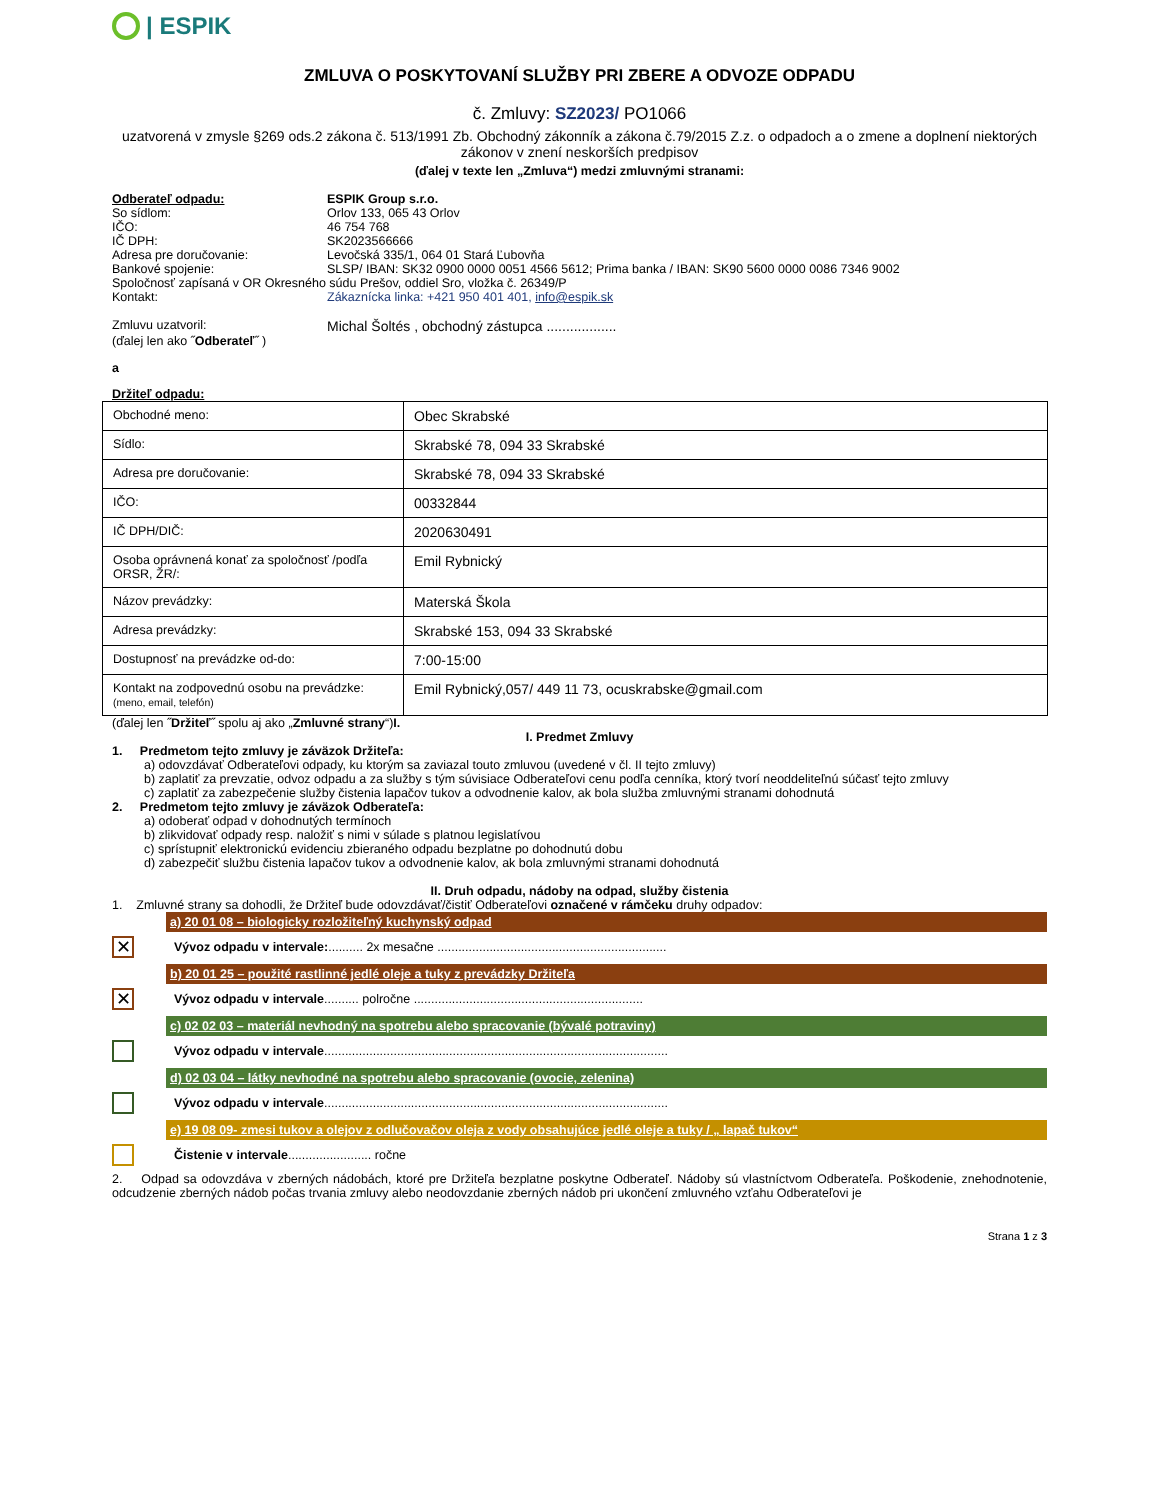| ESPIK
ZMLUVA O POSKYTOVANÍ SLUŽBY PRI ZBERE A ODVOZE ODPADU
č. Zmluvy: SZ2023/ PO1066
uzatvorená v zmysle §269 ods.2 zákona č. 513/1991 Zb. Obchodný zákonník a zákona č.79/2015 Z.z. o odpadoch a o zmene a doplnení niektorých zákonov v znení neskorších predpisov
(ďalej v texte len „Zmluva“) medzi zmluvnými stranami:
Odberateľ odpadu: ESPIK Group s.r.o.
So sídlom: Orlov 133, 065 43 Orlov
IČO: 46 754 768
IČ DPH: SK2023566666
Adresa pre doručovanie: Levočská 335/1, 064 01 Stará Ľubovňa
Bankové spojenie: SLSP/ IBAN: SK32 0900 0000 0051 4566 5612; Prima banka / IBAN: SK90 5600 0000 0086 7346 9002
Spoločnosť zapísaná v OR Okresného súdu Prešov, oddiel Sro, vložka č. 26349/P
Kontakt: Zákaznícka linka: +421 950 401 401, info@espik.sk
Zmluvu uzatvoril: Michal Šoltés , obchodný zástupca ..................
(ďalej len ako ˝Odberateľ˝ )
a
Držiteľ odpadu:
| Obchodné meno: | Obec Skrabské |
| Sídlo: | Skrabské 78, 094 33 Skrabské |
| Adresa pre doručovanie: | Skrabské 78, 094 33 Skrabské |
| IČO: | 00332844 |
| IČ DPH/DIČ: | 2020630491 |
| Osoba oprávnená konať za spoločnosť /podľa ORSR, ŽR/: | Emil Rybnický |
| Názov prevádzky: | Materská Škola |
| Adresa prevádzky: | Skrabské 153, 094 33 Skrabské |
| Dostupnosť na prevádzke od-do: | 7:00-15:00 |
| Kontakt na zodpovednú osobu na prevádzke: (meno, email, telefón) | Emil Rybnický,057/ 449 11 73, ocuskrabske@gmail.com |
(ďalej len ˝Držiteľ˝ spolu aj ako „Zmluvné strany“)I.
I. Predmet Zmluvy
1. Predmetom tejto zmluvy je záväzok Držiteľa:
a) odovzdávať Odberateľovi odpady, ku ktorým sa zaviazal touto zmluvou (uvedené v čl. II tejto zmluvy)
b) zaplatiť za prevzatie, odvoz odpadu a za služby s tým súvisiace Odberateľovi cenu podľa cenníka, ktorý tvorí neoddeliteľnú súčasť tejto zmluvy
c) zaplatiť za zabezpečenie služby čistenia lapačov tukov a odvodnenie kalov, ak bola služba zmluvnými stranami dohodnutá
2. Predmetom tejto zmluvy je záväzok Odberateľa:
a) odoberať odpad v dohodnutých termínoch
b) zlikvidovať odpady resp. naložiť s nimi v súlade s platnou legislatívou
c) sprístupniť elektronickú evidenciu zbieraného odpadu bezplatne po dohodnutú dobu
d) zabezpečiť službu čistenia lapačov tukov a odvodnenie kalov, ak bola zmluvnými stranami dohodnutá
II. Druh odpadu, nádoby na odpad, služby čistenia
1. Zmluvné strany sa dohodli, že Držiteľ bude odovzdávať/čistiť Odberateľovi označené v rámčeku druhy odpadov:
a) 20 01 08 – biologicky rozložiteľný kuchynský odpad
✕ Vývoz odpadu v intervale:.......... 2x mesačne ..................................................................
b) 20 01 25 – použité rastlinné jedlé oleje a tuky z prevádzky Držiteľa
✕ Vývoz odpadu v intervale .......... polročne ..................................................................
c) 02 02 03 – materiál nevhodný na spotrebu alebo spracovanie (bývalé potraviny)
Vývoz odpadu v intervale ...................................................................................................
d) 02 03 04 – látky nevhodné na spotrebu alebo spracovanie (ovocie, zelenina)
Vývoz odpadu v intervale ...................................................................................................
e) 19 08 09- zmesi tukov a olejov z odlučovačov oleja z vody obsahujúce jedlé oleje a tuky / „ lapač tukov“
Čistenie v intervale ........................ ročne
2. Odpad sa odovzdáva v zberných nádobách, ktoré pre Držiteľa bezplatne poskytne Odberateľ. Nádoby sú vlastníctvom Odberateľa. Poškodenie, znehodnotenie, odcudzenie zberných nádob počas trvania zmluvy alebo neodovzdanie zberných nádob pri ukončení zmluvného vzťahu Odberateľovi je
Strana 1 z 3